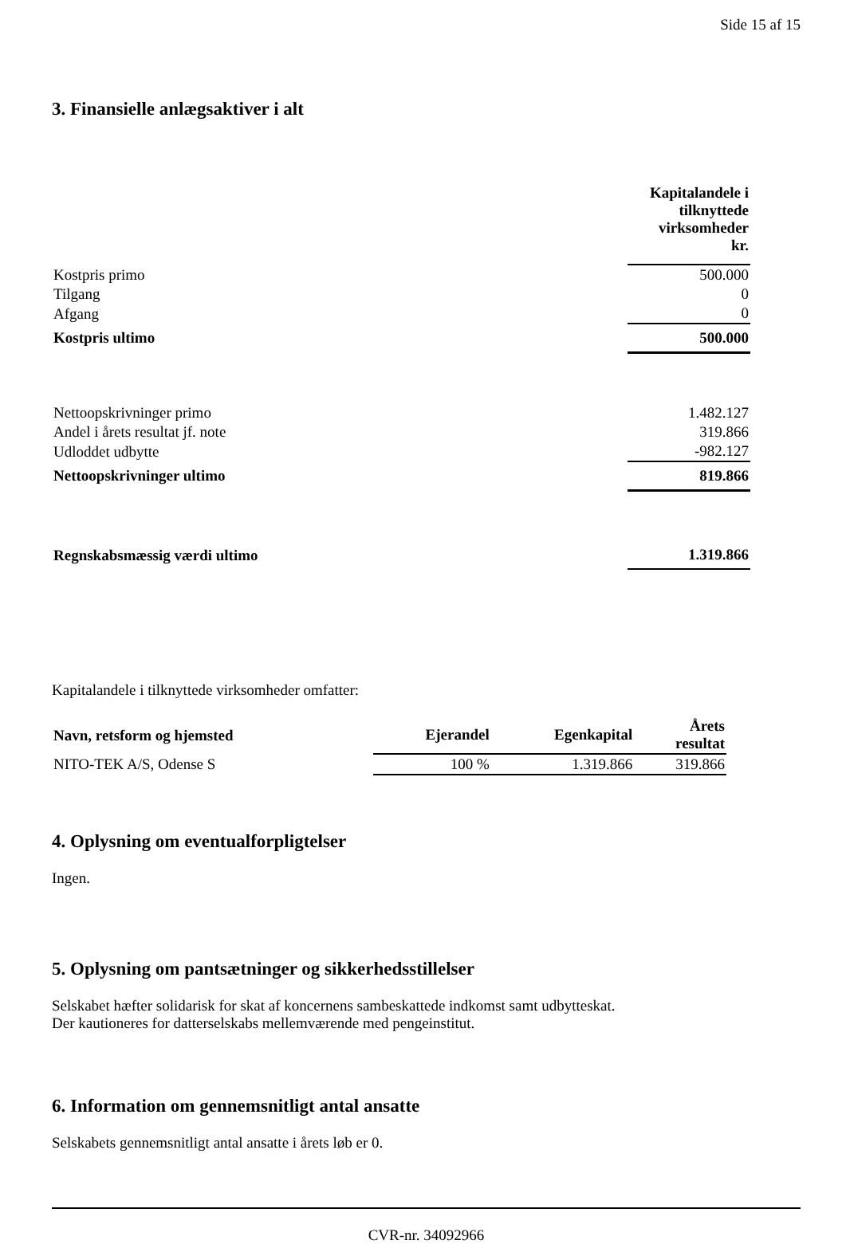Side 15 af 15
3. Finansielle anlægsaktiver i alt
| | Kapitalandele i tilknyttede virksomheder kr. |
| Kostpris primo | 500.000 |
| Tilgang | 0 |
| Afgang | 0 |
| Kostpris ultimo | 500.000 |
| Nettoopskrivninger primo | 1.482.127 |
| Andel i årets resultat jf. note | 319.866 |
| Udloddet udbytte | -982.127 |
| Nettoopskrivninger ultimo | 819.866 |
| Regnskabsmæssig værdi ultimo | 1.319.866 |
Kapitalandele i tilknyttede virksomheder omfatter:
| Navn, retsform og hjemsted | Ejerandel | Egenkapital | Årets resultat |
| --- | --- | --- | --- |
| NITO-TEK A/S, Odense S | 100 % | 1.319.866 | 319.866 |
4. Oplysning om eventualforpligtelser
Ingen.
5. Oplysning om pantsætninger og sikkerhedsstillelser
Selskabet hæfter solidarisk for skat af koncernens sambeskattede indkomst samt udbytteskat.
Der kautioneres for datterselskabs mellemværende med pengeinstitut.
6. Information om gennemsnitligt antal ansatte
Selskabets gennemsnitligt antal ansatte i årets løb er 0.
CVR-nr. 34092966